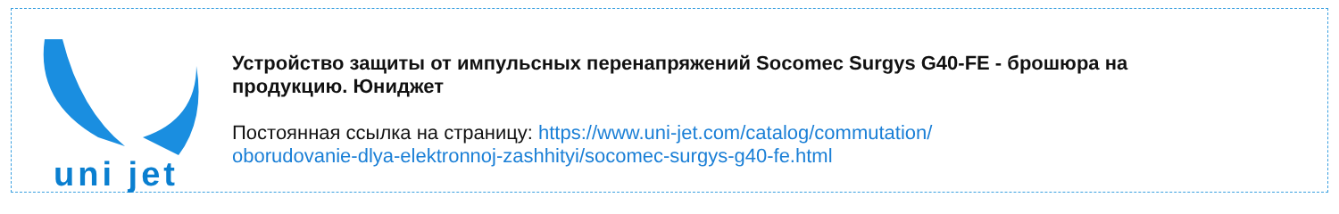uni jet
Устройство защиты от импульсных перенапряжений Socomec Surgys G40-FE - брошюра на продукцию. Юниджет
Постоянная ссылка на страницу: https://www.uni-jet.com/catalog/commutation/
oborudovanie-dlya-elektronnoj-zashhityi/socomec-surgys-g40-fe.html